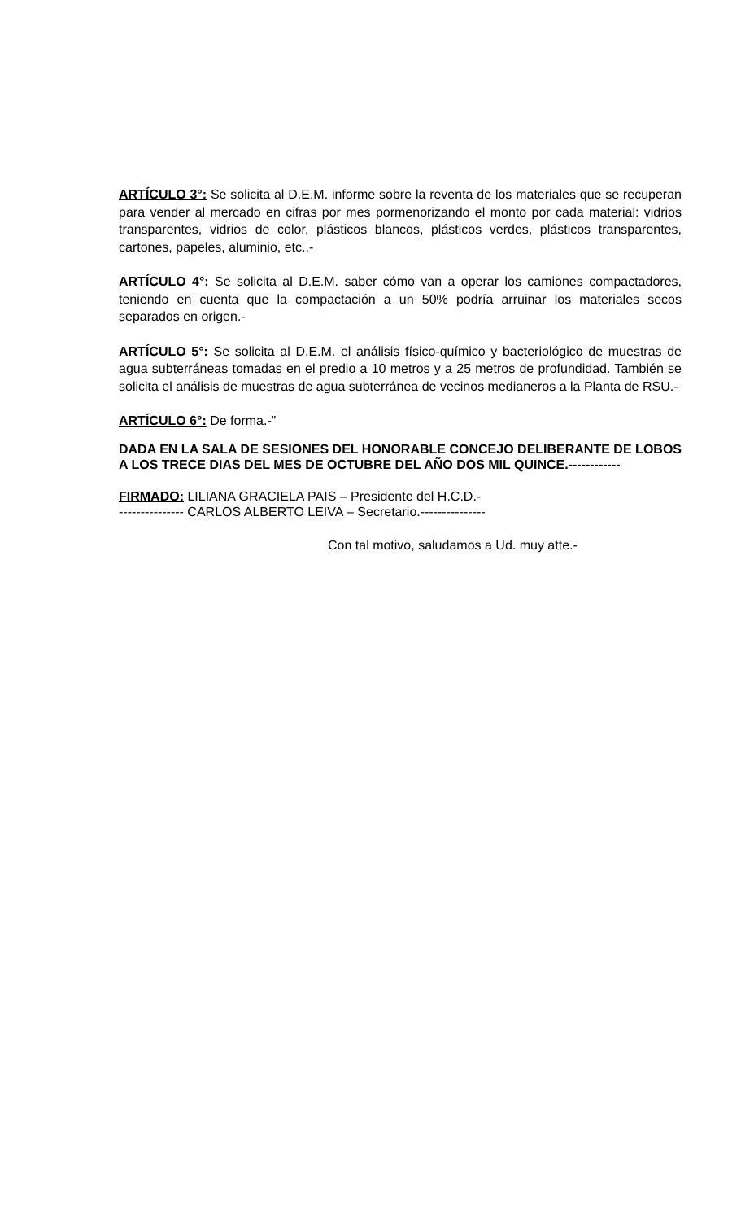ARTÍCULO 3°: Se solicita al D.E.M. informe sobre la reventa de los materiales que se recuperan para vender al mercado en cifras por mes pormenorizando el monto por cada material: vidrios transparentes, vidrios de color, plásticos blancos, plásticos verdes, plásticos transparentes, cartones, papeles, aluminio, etc..-
ARTÍCULO 4°: Se solicita al D.E.M. saber cómo van a operar los camiones compactadores, teniendo en cuenta que la compactación a un 50% podría arruinar los materiales secos separados en origen.-
ARTÍCULO 5°: Se solicita al D.E.M. el análisis físico-químico y bacteriológico de muestras de agua subterráneas tomadas en el predio a 10 metros y a 25 metros de profundidad. También se solicita el análisis de muestras de agua subterránea de vecinos medianeros a la Planta de RSU.-
ARTÍCULO 6°: De forma.-”
DADA EN LA SALA DE SESIONES DEL HONORABLE CONCEJO DELIBERANTE DE LOBOS A LOS TRECE DIAS DEL MES DE OCTUBRE DEL AÑO DOS MIL QUINCE.------------
FIRMADO: LILIANA GRACIELA PAIS – Presidente del H.C.D.-
--------------- CARLOS ALBERTO LEIVA – Secretario.---------------
Con tal motivo, saludamos a Ud. muy atte.-